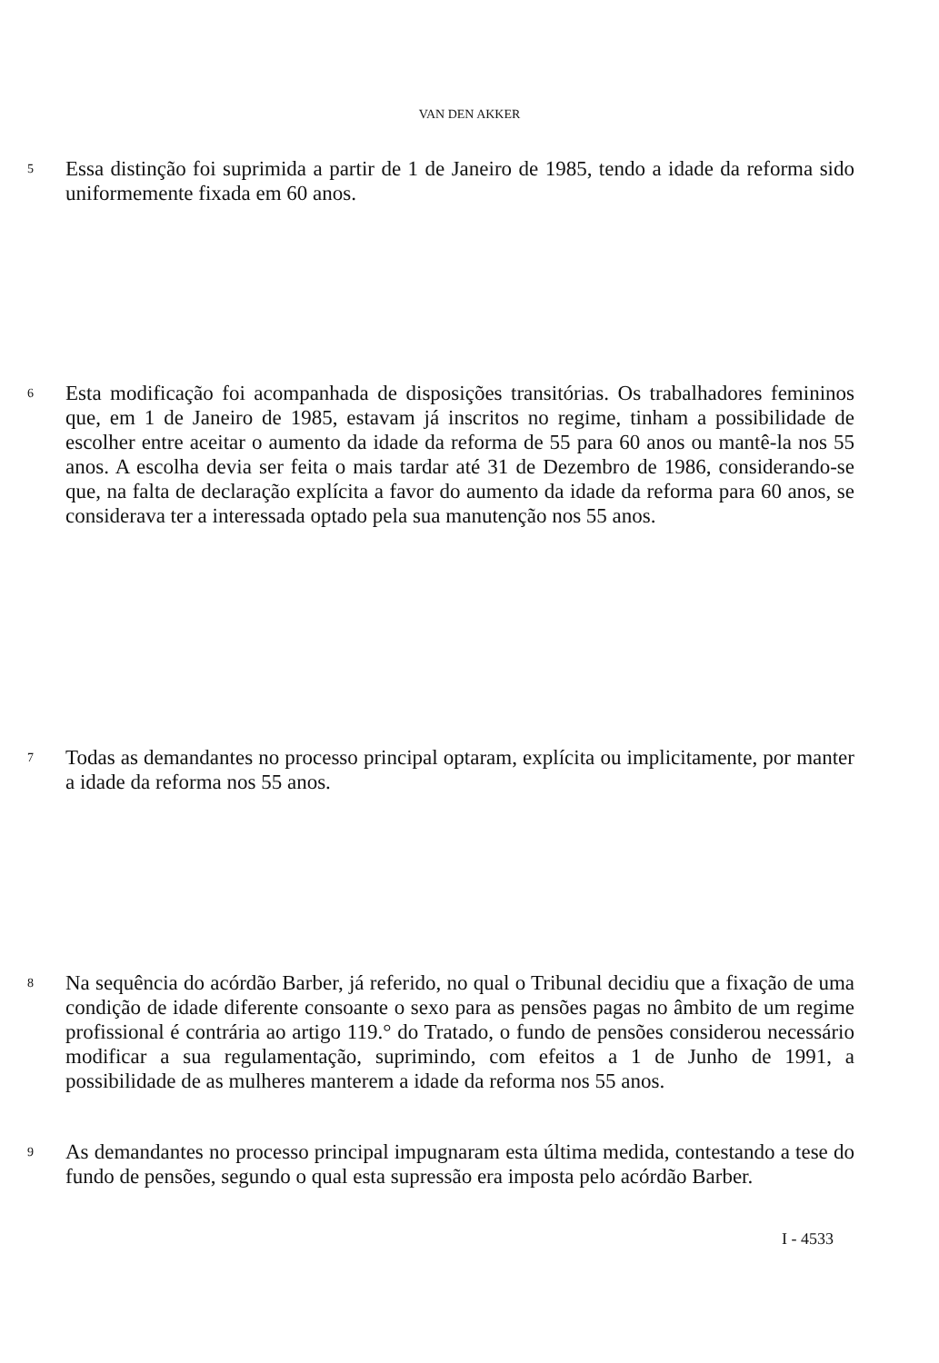VAN DEN AKKER
5
Essa distinção foi suprimida a partir de 1 de Janeiro de 1985, tendo a idade da reforma sido uniformemente fixada em 60 anos.
6
Esta modificação foi acompanhada de disposições transitórias. Os trabalhadores femininos que, em 1 de Janeiro de 1985, estavam já inscritos no regime, tinham a possibilidade de escolher entre aceitar o aumento da idade da reforma de 55 para 60 anos ou mantê-la nos 55 anos. A escolha devia ser feita o mais tardar até 31 de Dezembro de 1986, considerando-se que, na falta de declaração explícita a favor do aumento da idade da reforma para 60 anos, se considerava ter a interessada optado pela sua manutenção nos 55 anos.
7
Todas as demandantes no processo principal optaram, explícita ou implicitamente, por manter a idade da reforma nos 55 anos.
8
Na sequência do acórdão Barber, já referido, no qual o Tribunal decidiu que a fixação de uma condição de idade diferente consoante o sexo para as pensões pagas no âmbito de um regime profissional é contrária ao artigo 119.° do Tratado, o fundo de pensões considerou necessário modificar a sua regulamentação, suprimindo, com efeitos a 1 de Junho de 1991, a possibilidade de as mulheres manterem a idade da reforma nos 55 anos.
9
As demandantes no processo principal impugnaram esta última medida, contestando a tese do fundo de pensões, segundo o qual esta supressão era imposta pelo acórdão Barber.
I - 4533